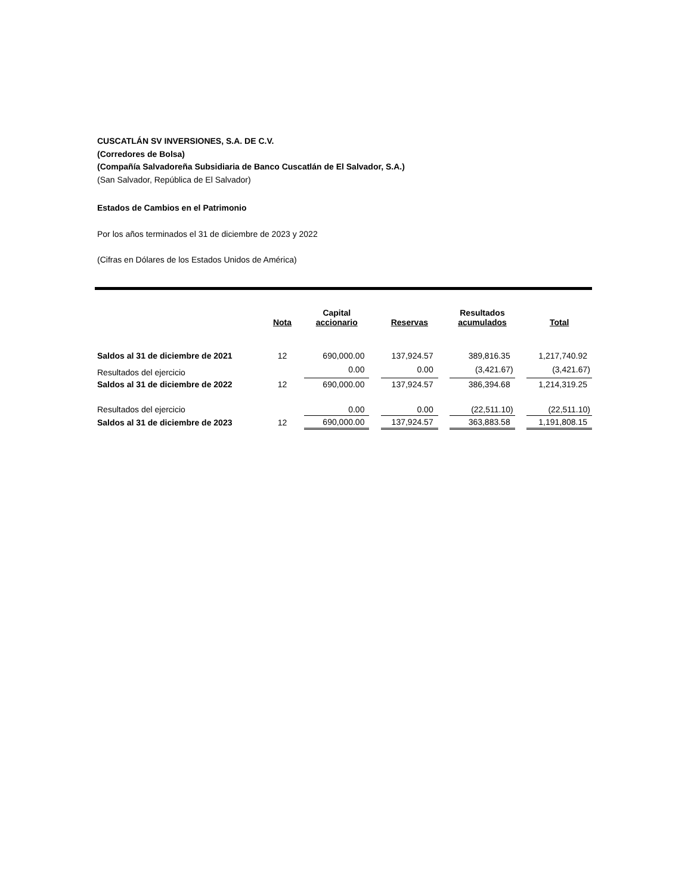CUSCATLÁN SV INVERSIONES, S.A. DE C.V.
(Corredores de Bolsa)
(Compañía Salvadoreña Subsidiaria de Banco Cuscatlán de El Salvador, S.A.)
(San Salvador, República de El Salvador)
Estados de Cambios en el Patrimonio
Por los años terminados el 31 de diciembre de 2023 y 2022
(Cifras en Dólares de los Estados Unidos de América)
| | Nota | | Capital accionario | | Reservas | | Resultados acumulados | | Total |
| --- | --- | --- | --- | --- | --- | --- | --- | --- | --- |
| Saldos al 31 de diciembre de 2021 | 12 | | 690,000.00 | | 137,924.57 | | 389,816.35 | | 1,217,740.92 |
| Resultados del ejercicio | | | 0.00 | | 0.00 | | (3,421.67) | | (3,421.67) |
| Saldos al 31 de diciembre de 2022 | 12 | | 690,000.00 | | 137,924.57 | | 386,394.68 | | 1,214,319.25 |
| Resultados del ejercicio | | | 0.00 | | 0.00 | | (22,511.10) | | (22,511.10) |
| Saldos al 31 de diciembre de 2023 | 12 | | 690,000.00 | | 137,924.57 | | 363,883.58 | | 1,191,808.15 |